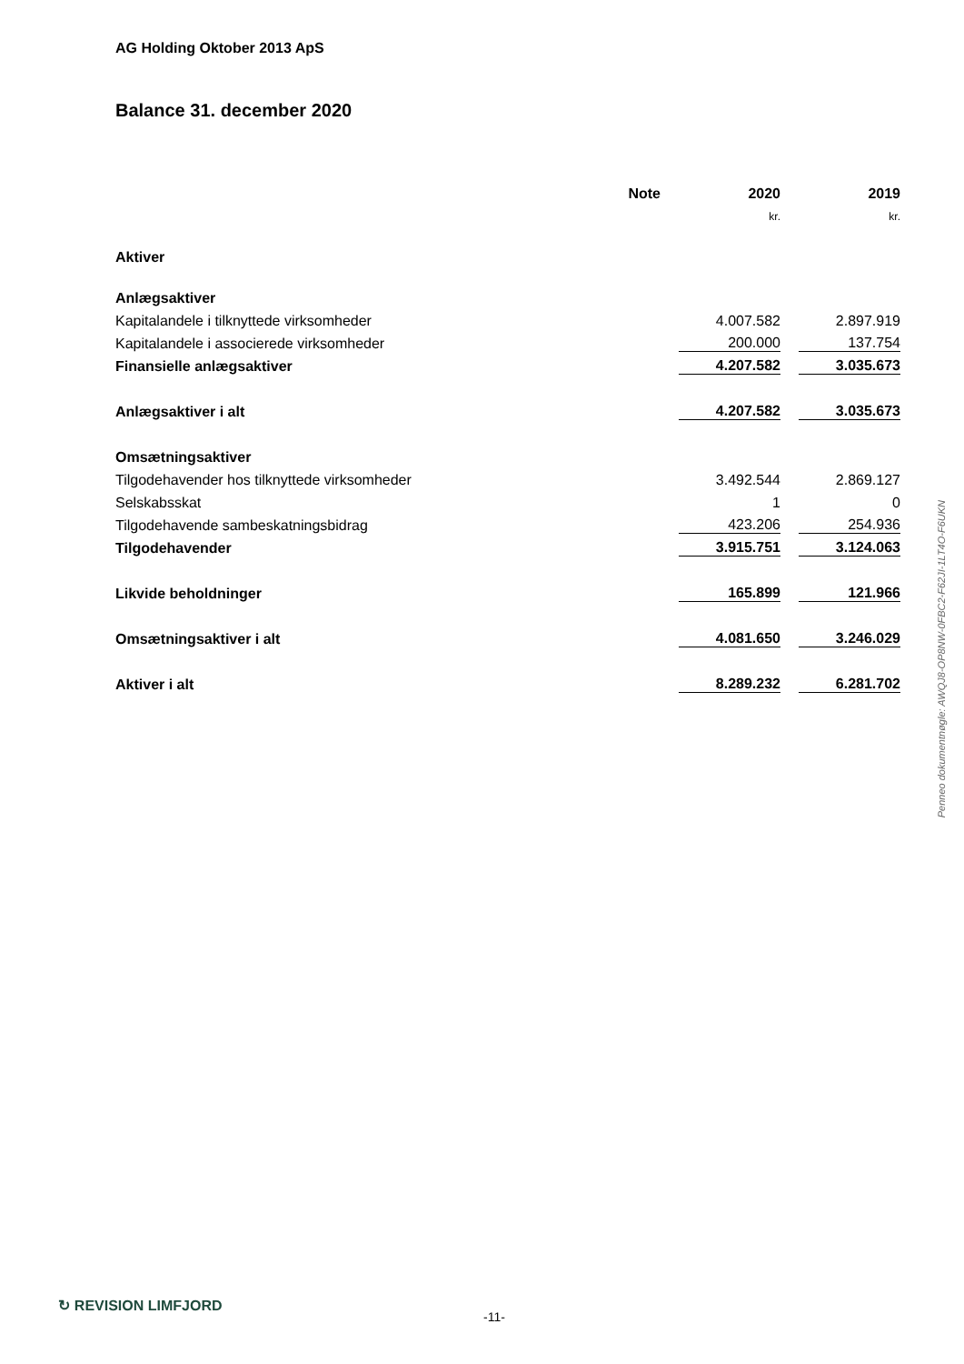AG Holding Oktober 2013 ApS
Balance 31. december 2020
| | Note | 2020 | 2019 |
| | | kr. | kr. |
| Aktiver | | | |
| Anlægsaktiver | | | |
| Kapitalandele i tilknyttede virksomheder | | 4.007.582 | 2.897.919 |
| Kapitalandele i associerede virksomheder | | 200.000 | 137.754 |
| Finansielle anlægsaktiver | | 4.207.582 | 3.035.673 |
| Anlægsaktiver i alt | | 4.207.582 | 3.035.673 |
| Omsætningsaktiver | | | |
| Tilgodehavender hos tilknyttede virksomheder | | 3.492.544 | 2.869.127 |
| Selskabsskat | | 1 | 0 |
| Tilgodehavende sambeskatningsbidrag | | 423.206 | 254.936 |
| Tilgodehavender | | 3.915.751 | 3.124.063 |
| Likvide beholdninger | | 165.899 | 121.966 |
| Omsætningsaktiver i alt | | 4.081.650 | 3.246.029 |
| Aktiver i alt | | 8.289.232 | 6.281.702 |
Penneo dokumentnøgle: AWQJ8-OP8NW-0FBC2-F62JI-1LT4O-F6UKN
↻ REVISION LIMFJORD
-11-